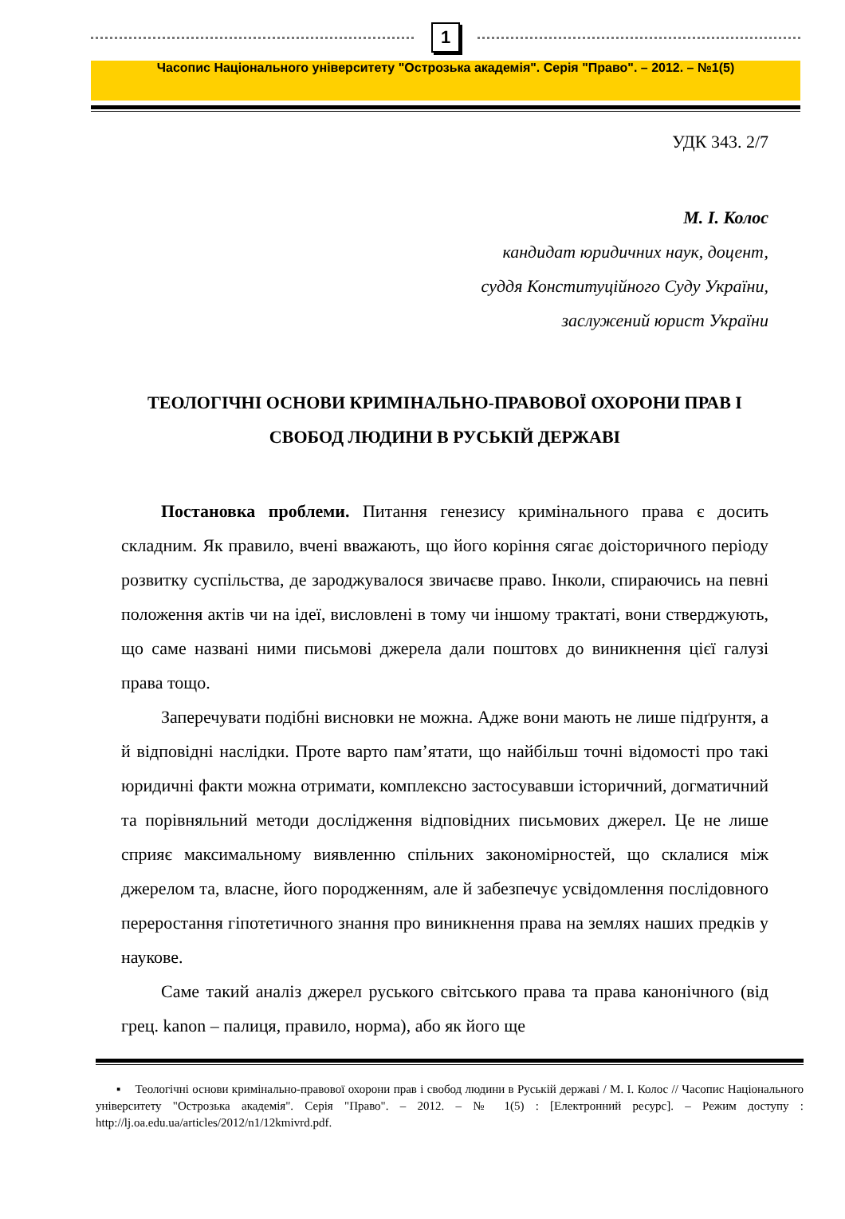1
Часопис Національного університету "Острозька академія". Серія "Право". – 2012. – №1(5)
УДК 343. 2/7
М. І. Колос
кандидат юридичних наук, доцент,
суддя Конституційного Суду України,
заслужений юрист України
ТЕОЛОГІЧНІ ОСНОВИ КРИМІНАЛЬНО-ПРАВОВОЇ ОХОРОНИ ПРАВ І СВОБОД ЛЮДИНИ В РУСЬКІЙ ДЕРЖАВІ
Постановка проблеми. Питання генезису кримінального права є досить складним. Як правило, вчені вважають, що його коріння сягає доісторичного періоду розвитку суспільства, де зароджувалося звичаєве право. Інколи, спираючись на певні положення актів чи на ідеї, висловлені в тому чи іншому трактаті, вони стверджують, що саме названі ними письмові джерела дали поштовх до виникнення цієї галузі права тощо.
Заперечувати подібні висновки не можна. Адже вони мають не лише підґрунтя, а й відповідні наслідки. Проте варто пам’ятати, що найбільш точні відомості про такі юридичні факти можна отримати, комплексно застосувавши історичний, догматичний та порівняльний методи дослідження відповідних письмових джерел. Це не лише сприяє максимальному виявленню спільних закономірностей, що склалися між джерелом та, власне, його породженням, але й забезпечує усвідомлення послідовного переростання гіпотетичного знання про виникнення права на землях наших предків у наукове.
Саме такий аналіз джерел руського світського права та права канонічного (від грец. kanon – палиця, правило, норма), або як його ще
▪ Теологічні основи кримінально-правової охорони прав і свобод людини в Руській державі / М. І. Колос // Часопис Національного університету "Острозька академія". Серія "Право". – 2012. – № 1(5) : [Електронний ресурс]. – Режим доступу : http://lj.oa.edu.ua/articles/2012/n1/12kmivrd.pdf.